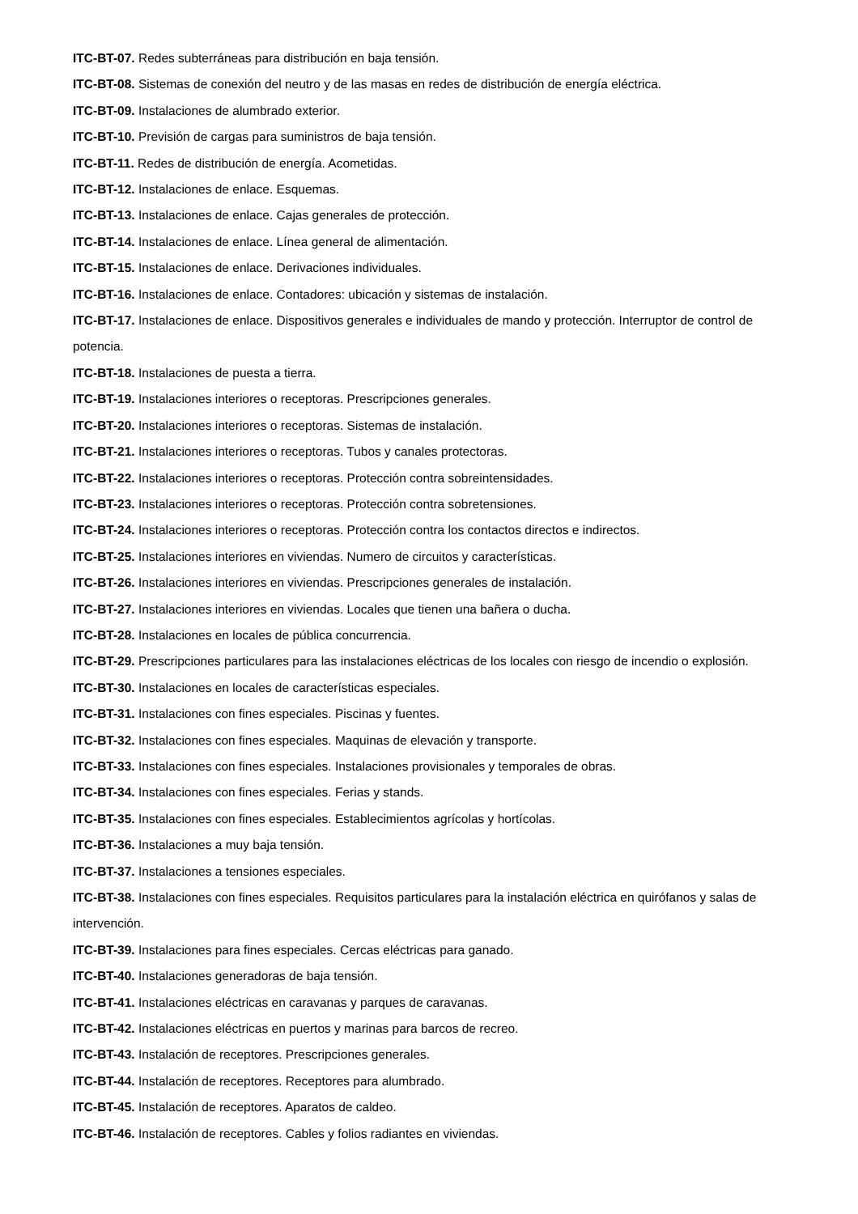ITC-BT-07. Redes subterráneas para distribución en baja tensión.
ITC-BT-08. Sistemas de conexión del neutro y de las masas en redes de distribución de energía eléctrica.
ITC-BT-09. Instalaciones de alumbrado exterior.
ITC-BT-10. Previsión de cargas para suministros de baja tensión.
ITC-BT-11. Redes de distribución de energía. Acometidas.
ITC-BT-12. Instalaciones de enlace. Esquemas.
ITC-BT-13. Instalaciones de enlace. Cajas generales de protección.
ITC-BT-14. Instalaciones de enlace. Línea general de alimentación.
ITC-BT-15. Instalaciones de enlace. Derivaciones individuales.
ITC-BT-16. Instalaciones de enlace. Contadores: ubicación y sistemas de instalación.
ITC-BT-17. Instalaciones de enlace. Dispositivos generales e individuales de mando y protección. Interruptor de control de potencia.
ITC-BT-18. Instalaciones de puesta a tierra.
ITC-BT-19. Instalaciones interiores o receptoras. Prescripciones generales.
ITC-BT-20. Instalaciones interiores o receptoras. Sistemas de instalación.
ITC-BT-21. Instalaciones interiores o receptoras. Tubos y canales protectoras.
ITC-BT-22. Instalaciones interiores o receptoras. Protección contra sobreintensidades.
ITC-BT-23. Instalaciones interiores o receptoras. Protección contra sobretensiones.
ITC-BT-24. Instalaciones interiores o receptoras. Protección contra los contactos directos e indirectos.
ITC-BT-25. Instalaciones interiores en viviendas. Numero de circuitos y características.
ITC-BT-26. Instalaciones interiores en viviendas. Prescripciones generales de instalación.
ITC-BT-27. Instalaciones interiores en viviendas. Locales que tienen una bañera o ducha.
ITC-BT-28. Instalaciones en locales de pública concurrencia.
ITC-BT-29. Prescripciones particulares para las instalaciones eléctricas de los locales con riesgo de incendio o explosión.
ITC-BT-30. Instalaciones en locales de características especiales.
ITC-BT-31. Instalaciones con fines especiales. Piscinas y fuentes.
ITC-BT-32. Instalaciones con fines especiales. Maquinas de elevación y transporte.
ITC-BT-33. Instalaciones con fines especiales. Instalaciones provisionales y temporales de obras.
ITC-BT-34. Instalaciones con fines especiales. Ferias y stands.
ITC-BT-35. Instalaciones con fines especiales. Establecimientos agrícolas y hortícolas.
ITC-BT-36. Instalaciones a muy baja tensión.
ITC-BT-37. Instalaciones a tensiones especiales.
ITC-BT-38. Instalaciones con fines especiales. Requisitos particulares para la instalación eléctrica en quirófanos y salas de intervención.
ITC-BT-39. Instalaciones para fines especiales. Cercas eléctricas para ganado.
ITC-BT-40. Instalaciones generadoras de baja tensión.
ITC-BT-41. Instalaciones eléctricas en caravanas y parques de caravanas.
ITC-BT-42. Instalaciones eléctricas en puertos y marinas para barcos de recreo.
ITC-BT-43. Instalación de receptores. Prescripciones generales.
ITC-BT-44. Instalación de receptores. Receptores para alumbrado.
ITC-BT-45. Instalación de receptores. Aparatos de caldeo.
ITC-BT-46. Instalación de receptores. Cables y folios radiantes en viviendas.